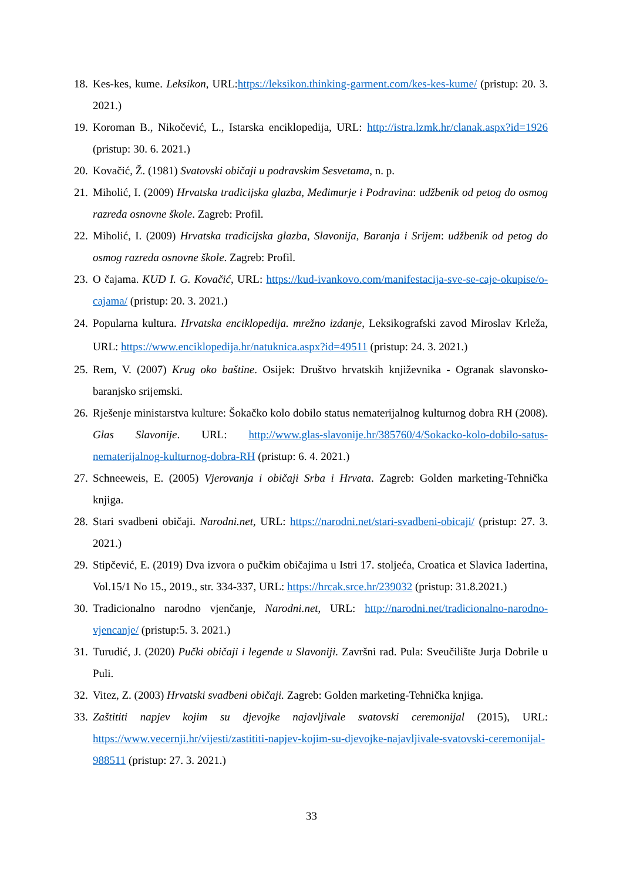18. Kes-kes, kume. Leksikon, URL:https://leksikon.thinking-garment.com/kes-kes-kume/ (pristup: 20. 3. 2021.)
19. Koroman B., Nikočević, L., Istarska enciklopedija, URL: http://istra.lzmk.hr/clanak.aspx?id=1926 (pristup: 30. 6. 2021.)
20. Kovačić, Ž. (1981) Svatovski običaji u podravskim Sesvetama, n. p.
21. Miholić, I. (2009) Hrvatska tradicijska glazba, Međimurje i Podravina: udžbenik od petog do osmog razreda osnovne škole. Zagreb: Profil.
22. Miholić, I. (2009) Hrvatska tradicijska glazba, Slavonija, Baranja i Srijem: udžbenik od petog do osmog razreda osnovne škole. Zagreb: Profil.
23. O čajama. KUD I. G. Kovačić, URL: https://kud-ivankovo.com/manifestacija-sve-se-caje-okupise/o-cajama/ (pristup: 20. 3. 2021.)
24. Popularna kultura. Hrvatska enciklopedija. mrežno izdanje, Leksikografski zavod Miroslav Krleža, URL: https://www.enciklopedija.hr/natuknica.aspx?id=49511 (pristup: 24. 3. 2021.)
25. Rem, V. (2007) Krug oko baštine. Osijek: Društvo hrvatskih književnika - Ogranak slavonsko-baranjsko srijemski.
26. Rješenje ministarstva kulture: Šokačko kolo dobilo status nematerijalnog kulturnog dobra RH (2008). Glas Slavonije. URL: http://www.glas-slavonije.hr/385760/4/Sokacko-kolo-dobilo-satus-nematerijalnog-kulturnog-dobra-RH (pristup: 6. 4. 2021.)
27. Schneeweis, E. (2005) Vjerovanja i običaji Srba i Hrvata. Zagreb: Golden marketing-Tehnička knjiga.
28. Stari svadbeni običaji. Narodni.net, URL: https://narodni.net/stari-svadbeni-obicaji/ (pristup: 27. 3. 2021.)
29. Stipčević, E. (2019) Dva izvora o pučkim običajima u Istri 17. stoljeća, Croatica et Slavica Iadertina, Vol.15/1 No 15., 2019., str. 334-337, URL: https://hrcak.srce.hr/239032 (pristup: 31.8.2021.)
30. Tradicionalno narodno vjenčanje, Narodni.net, URL: http://narodni.net/tradicionalno-narodno-vjencanje/ (pristup:5. 3. 2021.)
31. Turudić, J. (2020) Pučki običaji i legende u Slavoniji. Završni rad. Pula: Sveučilište Jurja Dobrile u Puli.
32. Vitez, Z. (2003) Hrvatski svadbeni običaji. Zagreb: Golden marketing-Tehnička knjiga.
33. Zaštititi napjev kojim su djevojke najavljivale svatovski ceremonijal (2015), URL: https://www.vecernji.hr/vijesti/zastititi-napjev-kojim-su-djevojke-najavljivale-svatovski-ceremonijal-988511 (pristup: 27. 3. 2021.)
33